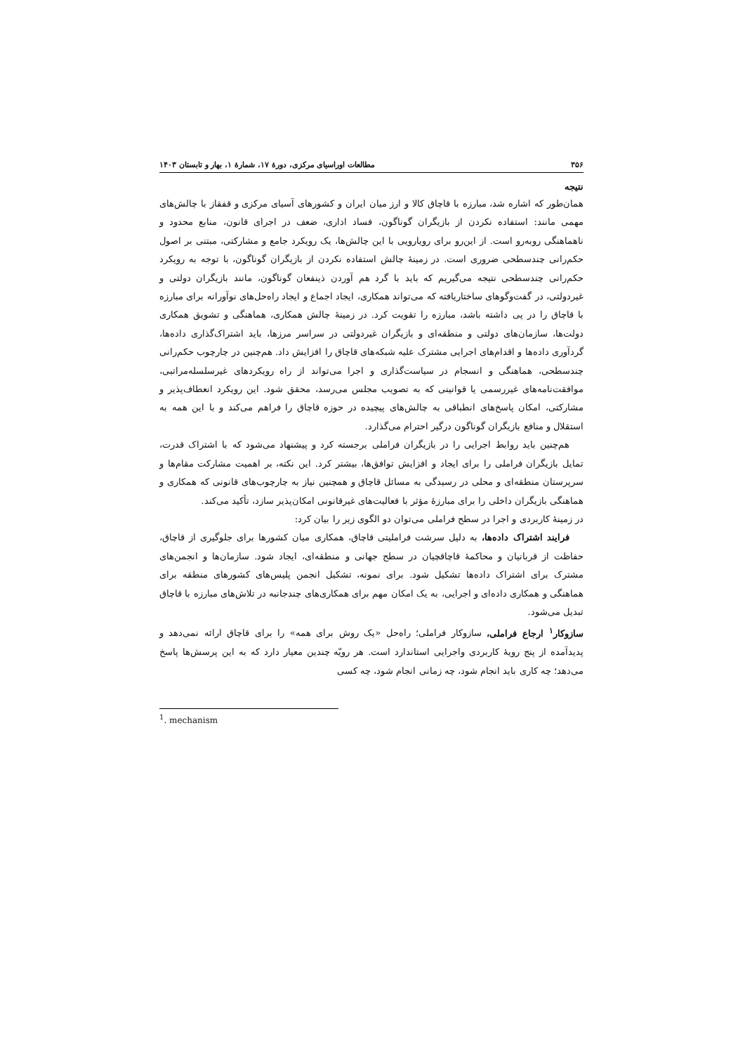۳۵۶ مطالعات اوراسیای مرکزی، دورهٔ ۱۷، شمارهٔ ۱، بهار و تابستان ۱۴۰۳
نتیجه
همان‌طور که اشاره شد، مبارزه با قاچاق کالا و ارز میان ایران و کشورهای آسیای مرکزی و قفقاز با چالش‌های مهمی مانند: استفاده نکردن از بازیگران گوناگون، فساد اداری، ضعف در اجرای قانون، منابع محدود و ناهماهنگی روبه‌رو است. از این‌رو برای رویارویی با این چالش‌ها، یک رویکرد جامع و مشارکتی، مبتنی بر اصول حکم‌رانی چندسطحی ضروری است. در زمینهٔ چالش استفاده نکردن از بازیگران گوناگون، با توجه به رویکرد حکم‌رانی چندسطحی نتیجه می‌گیریم که باید با گرد هم آوردن ذینفعان گوناگون، مانند بازیگران دولتی و غیردولتی، در گفت‌وگوهای ساختاریافته که می‌تواند همکاری، ایجاد اجماع و ایجاد راه‌حل‌های نوآورانه برای مبارزه با قاچاق را در پی داشته باشد، مبارزه را تقویت کرد. در زمینهٔ چالش همکاری، هماهنگی و تشویق همکاری دولت‌ها، سازمان‌های دولتی و منطقه‌ای و بازیگران غیردولتی در سراسر مرزها، باید اشتراک‌گذاری داده‌ها، گردآوری داده‌ها و اقدام‌های اجرایی مشترک علیه شبکه‌های قاچاق را افزایش داد. هم‌چنین در چارچوب حکم‌رانی چندسطحی، هماهنگی و انسجام در سیاست‌گذاری و اجرا می‌تواند از راه رویکردهای غیرسلسله‌مراتبی، موافقت‌نامه‌های غیررسمی یا قوانینی که به تصویب مجلس می‌رسد، محقق شود. این رویکرد انعطاف‌پذیر و مشارکتی، امکان پاسخ‌های انطباقی به چالش‌های پیچیده در حوزه قاچاق را فراهم می‌کند و با این همه به استقلال و منافع بازیگران گوناگون درگیر احترام می‌گذارد.
هم‌چنین باید روابط اجرایی را در بازیگران فراملی برجسته کرد و پیشنهاد می‌شود که با اشتراک قدرت، تمایل بازیگران فراملی را برای ایجاد و افزایش توافق‌ها، بیشتر کرد. این نکته، بر اهمیت مشارکت مقام‌ها و سرپرستان منطقه‌ای و محلی در رسیدگی به مسائل قاچاق و همچنین نیاز به چارچوب‌های قانونی که همکاری و هماهنگی بازیگران داخلی را برای مبارزهٔ مؤثر با فعالیت‌های غیرقانونی امکان‌پذیر سازد، تأکید می‌کند.
در زمینهٔ کاربردی و اجرا در سطح فراملی می‌توان دو الگوی زیر را بیان کرد:
فرایند اشتراک داده‌ها، به دلیل سرشت فراملیتی قاچاق، همکاری میان کشورها برای جلوگیری از قاچاق، حفاظت از قربانیان و محاکمهٔ قاچاقچیان در سطح جهانی و منطقه‌ای، ایجاد شود. سازمان‌ها و انجمن‌های مشترک برای اشتراک داده‌ها تشکیل شود. برای نمونه، تشکیل انجمن پلیس‌های کشورهای منطقه برای هماهنگی و همکاری داده‌ای و اجرایی، به یک امکان مهم برای همکاری‌های چندجانبه در تلاش‌های مبارزه با قاچاق تبدیل می‌شود.
سازوکار<sup>۱</sup> ارجاع فراملی، سازوکار فراملی؛ راه‌حل «یک روش برای همه» را برای قاچاق ارائه نمی‌دهد و پدیدآمده از پنج رویهٔ کاربردی واجرایی استاندارد است. هر رویّه چندین معیار دارد که به این پرسش‌ها پاسخ می‌دهد؛ چه کاری باید انجام شود، چه زمانی انجام شود، چه کسی
<sup>1</sup>. mechanism